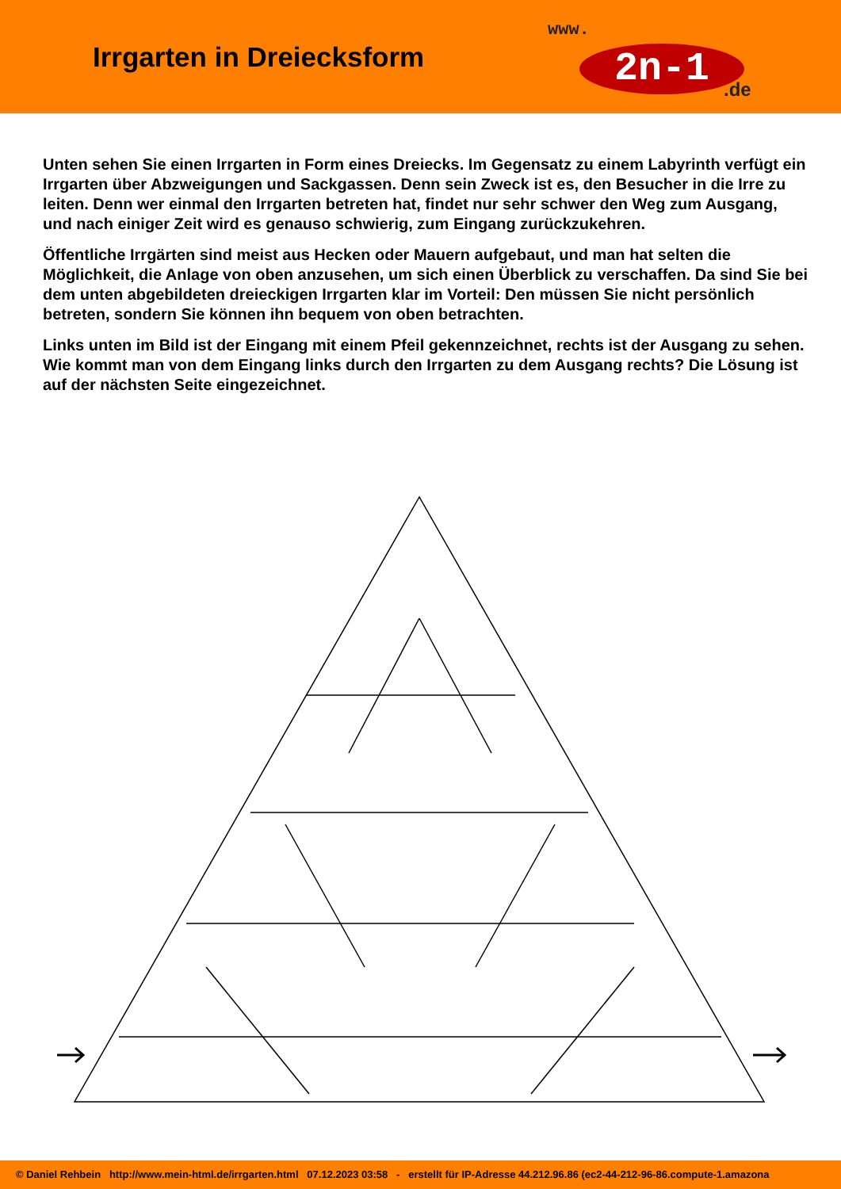Irrgarten in Dreiecksform
www.
2n-1.de
Unten sehen Sie einen Irrgarten in Form eines Dreiecks. Im Gegensatz zu einem Labyrinth verfügt ein Irrgarten über Abzweigungen und Sackgassen. Denn sein Zweck ist es, den Besucher in die Irre zu leiten. Denn wer einmal den Irrgarten betreten hat, findet nur sehr schwer den Weg zum Ausgang, und nach einiger Zeit wird es genauso schwierig, zum Eingang zurückzukehren.
Öffentliche Irrgärten sind meist aus Hecken oder Mauern aufgebaut, und man hat selten die Möglichkeit, die Anlage von oben anzusehen, um sich einen Überblick zu verschaffen. Da sind Sie bei dem unten abgebildeten dreieckigen Irrgarten klar im Vorteil: Den müssen Sie nicht persönlich betreten, sondern Sie können ihn bequem von oben betrachten.
Links unten im Bild ist der Eingang mit einem Pfeil gekennzeichnet, rechts ist der Ausgang zu sehen. Wie kommt man von dem Eingang links durch den Irrgarten zu dem Ausgang rechts? Die Lösung ist auf der nächsten Seite eingezeichnet.
© Daniel Rehbein http://www.mein-html.de/irrgarten.html 07.12.2023 03:58 - erstellt für IP-Adresse 44.212.96.86 (ec2-44-212-96-86.compute-1.amazona